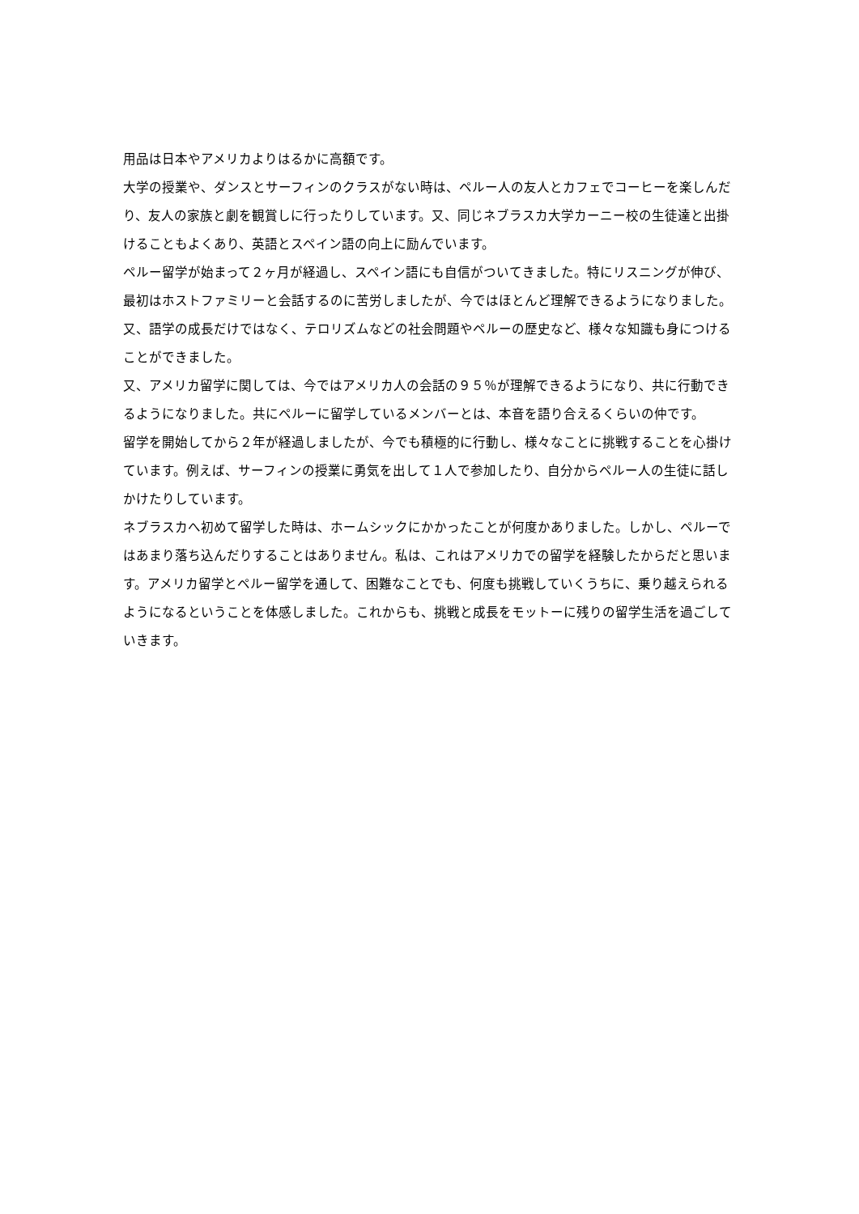用品は日本やアメリカよりはるかに高額です。
大学の授業や、ダンスとサーフィンのクラスがない時は、ペルー人の友人とカフェでコーヒーを楽しんだり、友人の家族と劇を観賞しに行ったりしています。又、同じネブラスカ大学カーニー校の生徒達と出掛けることもよくあり、英語とスペイン語の向上に励んでいます。
ペルー留学が始まって２ヶ月が経過し、スペイン語にも自信がついてきました。特にリスニングが伸び、最初はホストファミリーと会話するのに苦労しましたが、今ではほとんど理解できるようになりました。又、語学の成長だけではなく、テロリズムなどの社会問題やペルーの歴史など、様々な知識も身につけることができました。
又、アメリカ留学に関しては、今ではアメリカ人の会話の９５％が理解できるようになり、共に行動できるようになりました。共にペルーに留学しているメンバーとは、本音を語り合えるくらいの仲です。
留学を開始してから２年が経過しましたが、今でも積極的に行動し、様々なことに挑戦することを心掛けています。例えば、サーフィンの授業に勇気を出して１人で参加したり、自分からペルー人の生徒に話しかけたりしています。
ネブラスカへ初めて留学した時は、ホームシックにかかったことが何度かありました。しかし、ペルーではあまり落ち込んだりすることはありません。私は、これはアメリカでの留学を経験したからだと思います。アメリカ留学とペルー留学を通して、困難なことでも、何度も挑戦していくうちに、乗り越えられるようになるということを体感しました。これからも、挑戦と成長をモットーに残りの留学生活を過ごしていきます。